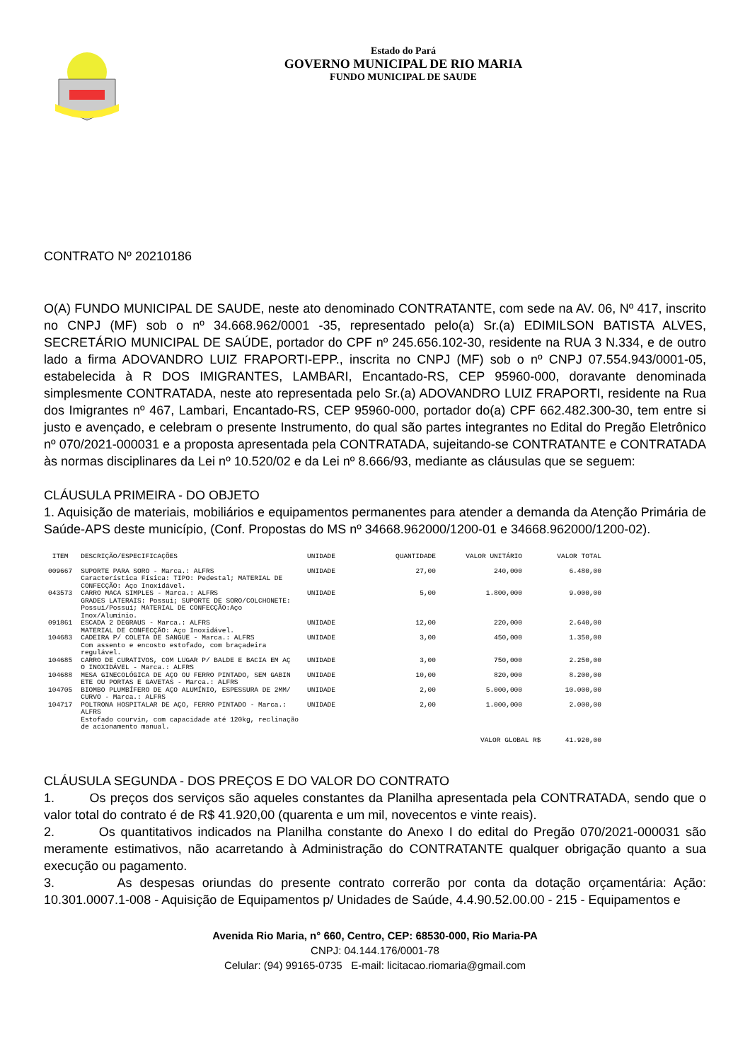Estado do Pará
GOVERNO MUNICIPAL DE RIO MARIA
FUNDO MUNICIPAL DE SAUDE
CONTRATO Nº 20210186
O(A) FUNDO MUNICIPAL DE SAUDE, neste ato denominado CONTRATANTE, com sede na AV. 06, Nº 417, inscrito no CNPJ (MF) sob o nº 34.668.962/0001 -35, representado pelo(a) Sr.(a) EDIMILSON BATISTA ALVES, SECRETÁRIO MUNICIPAL DE SAÚDE, portador do CPF nº 245.656.102-30, residente na RUA 3 N.334, e de outro lado a firma ADOVANDRO LUIZ FRAPORTI-EPP., inscrita no CNPJ (MF) sob o nº CNPJ 07.554.943/0001-05, estabelecida à R DOS IMIGRANTES, LAMBARI, Encantado-RS, CEP 95960-000, doravante denominada simplesmente CONTRATADA, neste ato representada pelo Sr.(a) ADOVANDRO LUIZ FRAPORTI, residente na Rua dos Imigrantes nº 467, Lambari, Encantado-RS, CEP 95960-000, portador do(a) CPF 662.482.300-30, tem entre si justo e avençado, e celebram o presente Instrumento, do qual são partes integrantes no Edital do Pregão Eletrônico nº 070/2021-000031 e a proposta apresentada pela CONTRATADA, sujeitando-se CONTRATANTE e CONTRATADA às normas disciplinares da Lei nº 10.520/02 e da Lei nº 8.666/93, mediante as cláusulas que se seguem:
CLÁUSULA PRIMEIRA - DO OBJETO
1. Aquisição de materiais, mobiliários e equipamentos permanentes para atender a demanda da Atenção Primária de Saúde-APS deste município, (Conf. Propostas do MS nº 34668.962000/1200-01 e 34668.962000/1200-02).
| ITEM | DESCRIÇÃO/ESPECIFICAÇÕES | UNIDADE | QUANTIDADE | VALOR UNITÁRIO | VALOR TOTAL |
| --- | --- | --- | --- | --- | --- |
| 009667 | SUPORTE PARA SORO - Marca.: ALFRS Característica Física: TIPO: Pedestal; MATERIAL DE CONFECÇÃO: Aço Inoxidável. | UNIDADE | 27,00 | 240,000 | 6.480,00 |
| 043573 | CARRO MACA SIMPLES - Marca.: ALFRS GRADES LATERAIS: Possui; SUPORTE DE SORO/COLCHONETE: Possui/Possui; MATERIAL DE CONFECÇÃO:Aço Inox/Alumínio. | UNIDADE | 5,00 | 1.800,000 | 9.000,00 |
| 091861 | ESCADA 2 DEGRAUS - Marca.: ALFRS MATERIAL DE CONFECÇÃO: Aço Inoxidável. | UNIDADE | 12,00 | 220,000 | 2.640,00 |
| 104683 | CADEIRA P/ COLETA DE SANGUE - Marca.: ALFRS Com assento e encosto estofado, com braçadeira regulável. | UNIDADE | 3,00 | 450,000 | 1.350,00 |
| 104685 | CARRO DE CURATIVOS, COM LUGAR P/ BALDE E BACIA EM AÇ O INOXIDÁVEL - Marca.: ALFRS | UNIDADE | 3,00 | 750,000 | 2.250,00 |
| 104688 | MESA GINECOLÓGICA DE AÇO OU FERRO PINTADO, SEM GABIN ETE OU PORTAS E GAVETAS - Marca.: ALFRS | UNIDADE | 10,00 | 820,000 | 8.200,00 |
| 104705 | BIOMBO PLUMBÍFERO DE AÇO ALUMÍNIO, ESPESSURA DE 2MM/ CURVO - Marca.: ALFRS | UNIDADE | 2,00 | 5.000,000 | 10.000,00 |
| 104717 | POLTRONA HOSPITALAR DE AÇO, FERRO PINTADO - Marca.: ALFRS Estofado courvin, com capacidade até 120kg, reclinação de acionamento manual. | UNIDADE | 2,00 | 1.000,000 | 2.000,00 |
| | | | | VALOR GLOBAL R$ 41.920,00 | |
CLÁUSULA SEGUNDA - DOS PREÇOS E DO VALOR DO CONTRATO
1. Os preços dos serviços são aqueles constantes da Planilha apresentada pela CONTRATADA, sendo que o valor total do contrato é de R$ 41.920,00 (quarenta e um mil, novecentos e vinte reais).
2. Os quantitativos indicados na Planilha constante do Anexo I do edital do Pregão 070/2021-000031 são meramente estimativos, não acarretando à Administração do CONTRATANTE qualquer obrigação quanto a sua execução ou pagamento.
3. As despesas oriundas do presente contrato correrão por conta da dotação orçamentária: Ação: 10.301.0007.1-008 - Aquisição de Equipamentos p/ Unidades de Saúde, 4.4.90.52.00.00 - 215 - Equipamentos e
Avenida Rio Maria, n° 660, Centro, CEP: 68530-000, Rio Maria-PA
CNPJ: 04.144.176/0001-78
Celular: (94) 99165-0735 E-mail: licitacao.riomaria@gmail.com